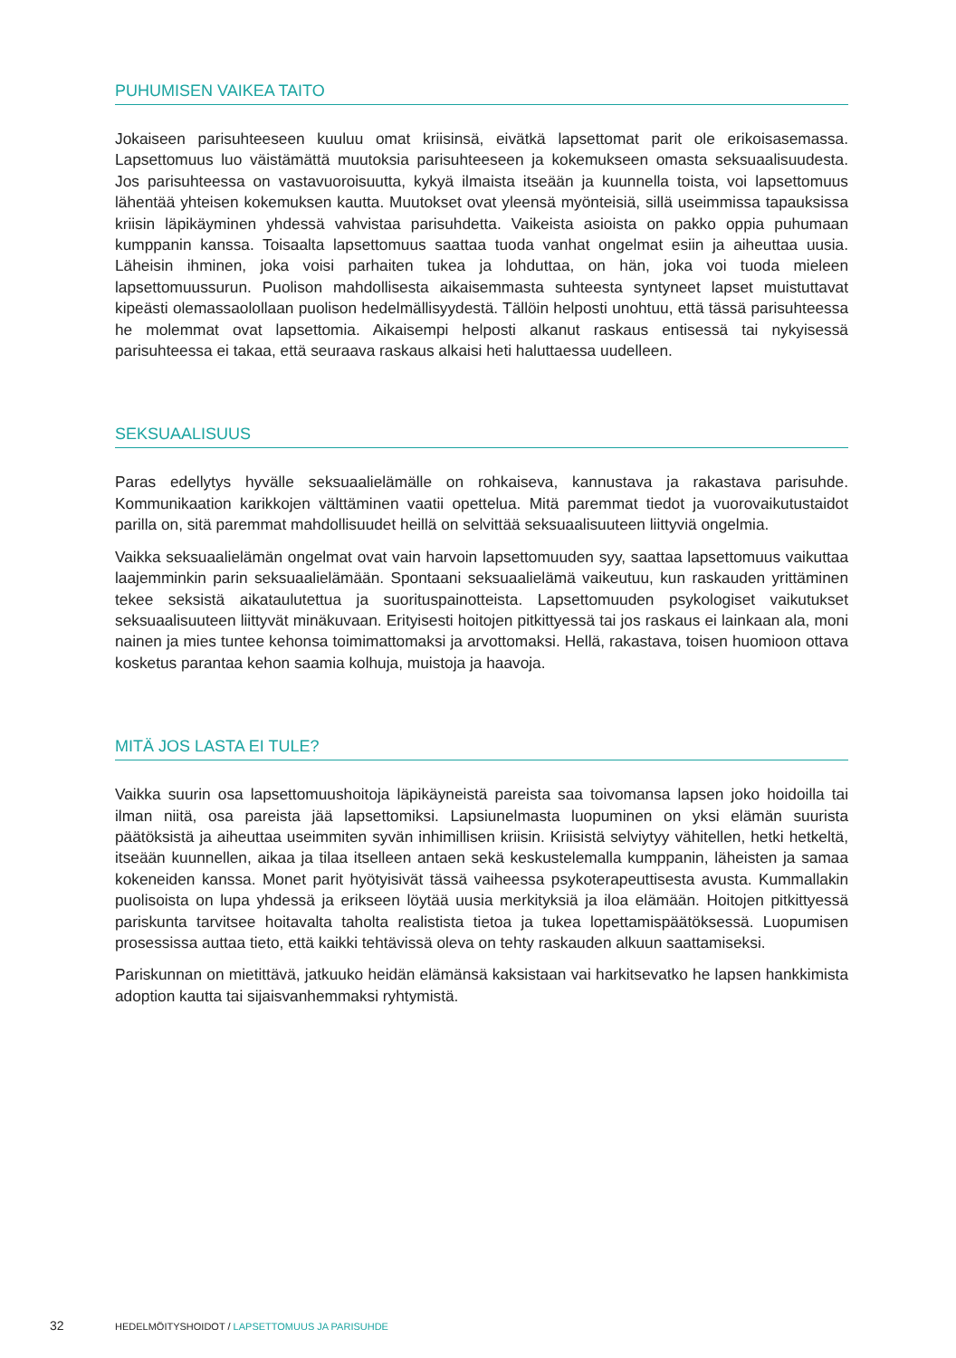PUHUMISEN VAIKEA TAITO
Jokaiseen parisuhteeseen kuuluu omat kriisinsä, eivätkä lapsettomat parit ole erikoisasemassa. Lapsettomuus luo väistämättä muutoksia parisuhteeseen ja kokemukseen omasta seksuaalisuudesta. Jos parisuhteessa on vastavuoroisuutta, kykyä ilmaista itseään ja kuunnella toista, voi lapsettomuus lähentää yhteisen kokemuksen kautta. Muutokset ovat yleensä myönteisiä, sillä useimmissa tapauksissa kriisin läpikäyminen yhdessä vahvistaa parisuhdetta. Vaikeista asioista on pakko oppia puhumaan kumppanin kanssa. Toisaalta lapsettomuus saattaa tuoda vanhat ongelmat esiin ja aiheuttaa uusia. Läheisin ihminen, joka voisi parhaiten tukea ja lohduttaa, on hän, joka voi tuoda mieleen lapsettomuussurun. Puolison mahdollisesta aikaisemmasta suhteesta syntyneet lapset muistuttavat kipeästi olemassaolollaan puolison hedelmällisyydestä. Tällöin helposti unohtuu, että tässä parisuhteessa he molemmat ovat lapsettomia. Aikaisempi helposti alkanut raskaus entisessä tai nykyisessä parisuhteessa ei takaa, että seuraava raskaus alkaisi heti haluttaessa uudelleen.
SEKSUAALISUUS
Paras edellytys hyvälle seksuaalielämälle on rohkaiseva, kannustava ja rakastava parisuhde. Kommunikaation karikkojen välttäminen vaatii opettelua. Mitä paremmat tiedot ja vuorovaikutustaidot parilla on, sitä paremmat mahdollisuudet heillä on selvittää seksuaalisuuteen liittyviä ongelmia.
Vaikka seksuaalielämän ongelmat ovat vain harvoin lapsettomuuden syy, saattaa lapsettomuus vaikuttaa laajemminkin parin seksuaalielämään. Spontaani seksuaalielämä vaikeutuu, kun raskauden yrittäminen tekee seksistä aikataulutettua ja suorituspainotteista. Lapsettomuuden psykologiset vaikutukset seksuaalisuuteen liittyvät minäkuvaan. Erityisesti hoitojen pitkittyessä tai jos raskaus ei lainkaan ala, moni nainen ja mies tuntee kehonsa toimimattomaksi ja arvottomaksi. Hellä, rakastava, toisen huomioon ottava kosketus parantaa kehon saamia kolhuja, muistoja ja haavoja.
MITÄ JOS LASTA EI TULE?
Vaikka suurin osa lapsettomuushoitoja läpikäyneistä pareista saa toivomansa lapsen joko hoidoilla tai ilman niitä, osa pareista jää lapsettomiksi. Lapsiunelmasta luopuminen on yksi elämän suurista päätöksistä ja aiheuttaa useimmiten syvän inhimillisen kriisin. Kriisistä selviytyy vähitellen, hetki hetkeltä, itseään kuunnellen, aikaa ja tilaa itselleen antaen sekä keskustelemalla kumppanin, läheisten ja samaa kokeneiden kanssa. Monet parit hyötyisivät tässä vaiheessa psykoterapeuttisesta avusta. Kummallakin puolisoista on lupa yhdessä ja erikseen löytää uusia merkityksiä ja iloa elämään. Hoitojen pitkittyessä pariskunta tarvitsee hoitavalta taholta realistista tietoa ja tukea lopettamispäätöksessä. Luopumisen prosessissa auttaa tieto, että kaikki tehtävissä oleva on tehty raskauden alkuun saattamiseksi.
Pariskunnan on mietittävä, jatkuuko heidän elämänsä kaksistaan vai harkitsevatko he lapsen hankkimista adoption kautta tai sijaisvanhemmaksi ryhtymistä.
32 HEDELMÖITYSHOIDOT / LAPSETTOMUUS JA PARISUHDE